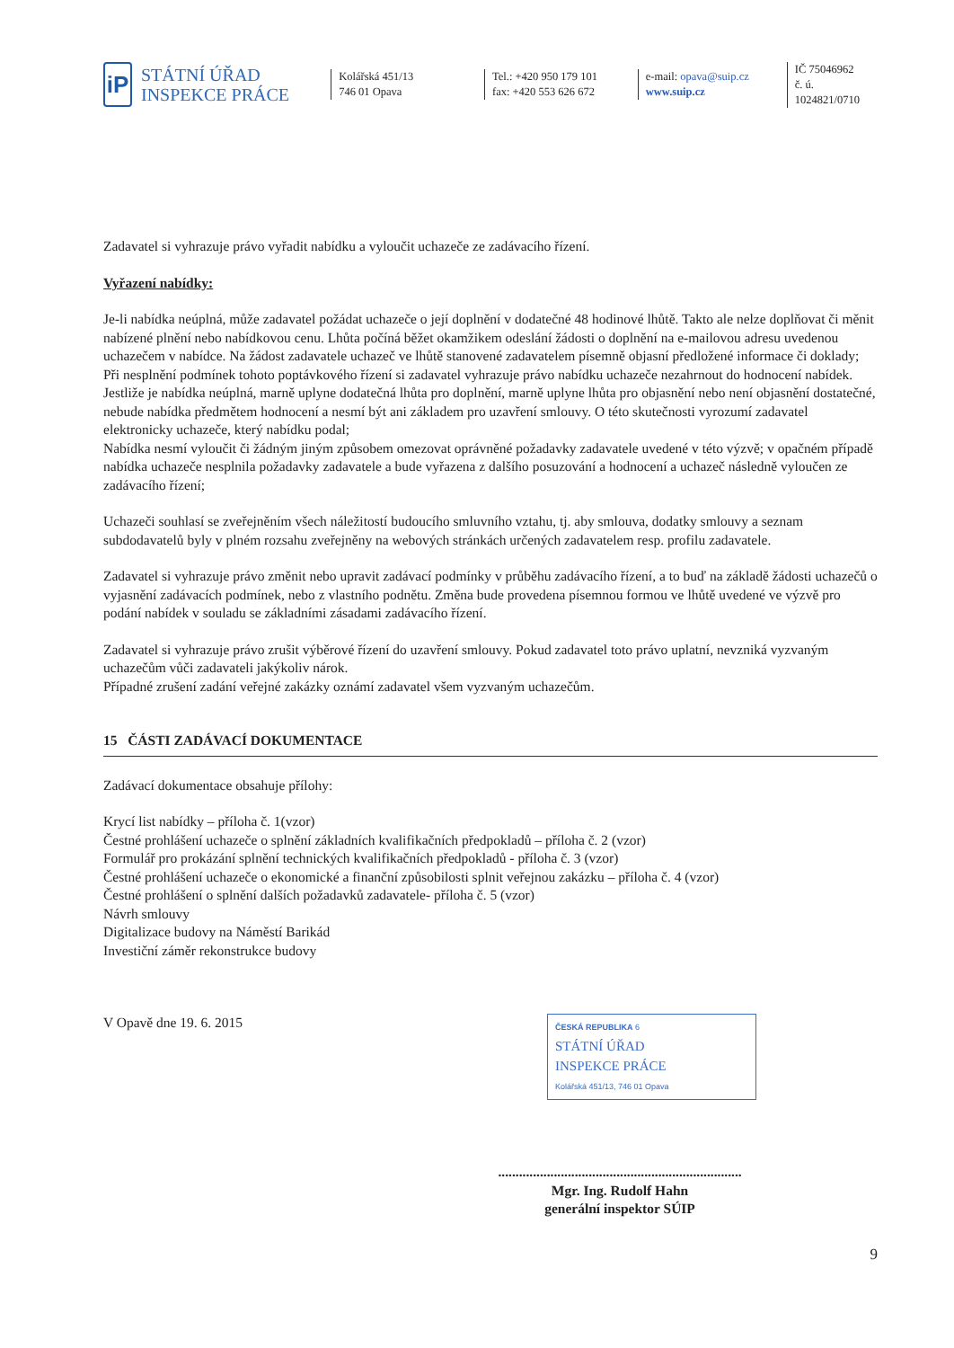iP
STÁTNÍ ÚŘAD
INSPEKCE PRÁCE
Kolářská 451/13
746 01 Opava
Tel.: +420 950 179 101
fax: +420 553 626 672
e-mail: opava@suip.cz
www.suip.cz
IČ 75046962
č. ú. 1024821/0710
Zadavatel si vyhrazuje právo vyřadit nabídku a vyloučit uchazeče ze zadávacího řízení.
Vyřazení nabídky:
Je-li nabídka neúplná, může zadavatel požádat uchazeče o její doplnění v dodatečné 48 hodinové lhůtě. Takto ale nelze doplňovat či měnit nabízené plnění nebo nabídkovou cenu. Lhůta počíná běžet okamžikem odeslání žádosti o doplnění na e-mailovou adresu uvedenou uchazečem v nabídce. Na žádost zadavatele uchazeč ve lhůtě stanovené zadavatelem písemně objasní předložené informace či doklady;
Při nesplnění podmínek tohoto poptávkového řízení si zadavatel vyhrazuje právo nabídku uchazeče nezahrnout do hodnocení nabídek. Jestliže je nabídka neúplná, marně uplyne dodatečná lhůta pro doplnění, marně uplyne lhůta pro objasnění nebo není objasnění dostatečné, nebude nabídka předmětem hodnocení a nesmí být ani základem pro uzavření smlouvy. O této skutečnosti vyrozumí zadavatel elektronicky uchazeče, který nabídku podal;
Nabídka nesmí vyloučit či žádným jiným způsobem omezovat oprávněné požadavky zadavatele uvedené v této výzvě; v opačném případě nabídka uchazeče nesplnila požadavky zadavatele a bude vyřazena z dalšího posuzování a hodnocení a uchazeč následně vyloučen ze zadávacího řízení;
Uchazeči souhlasí se zveřejněním všech náležitostí budoucího smluvního vztahu, tj. aby smlouva, dodatky smlouvy a seznam subdodavatelů byly v plném rozsahu zveřejněny na webových stránkách určených zadavatelem resp. profilu zadavatele.
Zadavatel si vyhrazuje právo změnit nebo upravit zadávací podmínky v průběhu zadávacího řízení, a to buď na základě žádosti uchazečů o vyjasnění zadávacích podmínek, nebo z vlastního podnětu. Změna bude provedena písemnou formou ve lhůtě uvedené ve výzvě pro podání nabídek v souladu se základními zásadami zadávacího řízení.
Zadavatel si vyhrazuje právo zrušit výběrové řízení do uzavření smlouvy. Pokud zadavatel toto právo uplatní, nevzniká vyzvaným uchazečům vůči zadavateli jakýkoliv nárok.
Případné zrušení zadání veřejné zakázky oznámí zadavatel všem vyzvaným uchazečům.
15 ČÁSTI ZADÁVACÍ DOKUMENTACE
Zadávací dokumentace obsahuje přílohy:
Krycí list nabídky – příloha č. 1(vzor)
Čestné prohlášení uchazeče o splnění základních kvalifikačních předpokladů – příloha č. 2 (vzor)
Formulář pro prokázání splnění technických kvalifikačních předpokladů - příloha č. 3 (vzor)
Čestné prohlášení uchazeče o ekonomické a finanční způsobilosti splnit veřejnou zakázku – příloha č. 4 (vzor)
Čestné prohlášení o splnění dalších požadavků zadavatele- příloha č. 5 (vzor)
Návrh smlouvy
Digitalizace budovy na Náměstí Barikád
Investiční záměr rekonstrukce budovy
V Opavě dne 19. 6. 2015
ČESKÁ REPUBLIKA 6
STÁTNÍ ÚŘAD
INSPEKCE PRÁCE
Kolářská 451/13, 746 01 Opava
......................................................................
Mgr. Ing. Rudolf Hahn
generální inspektor SÚIP
9